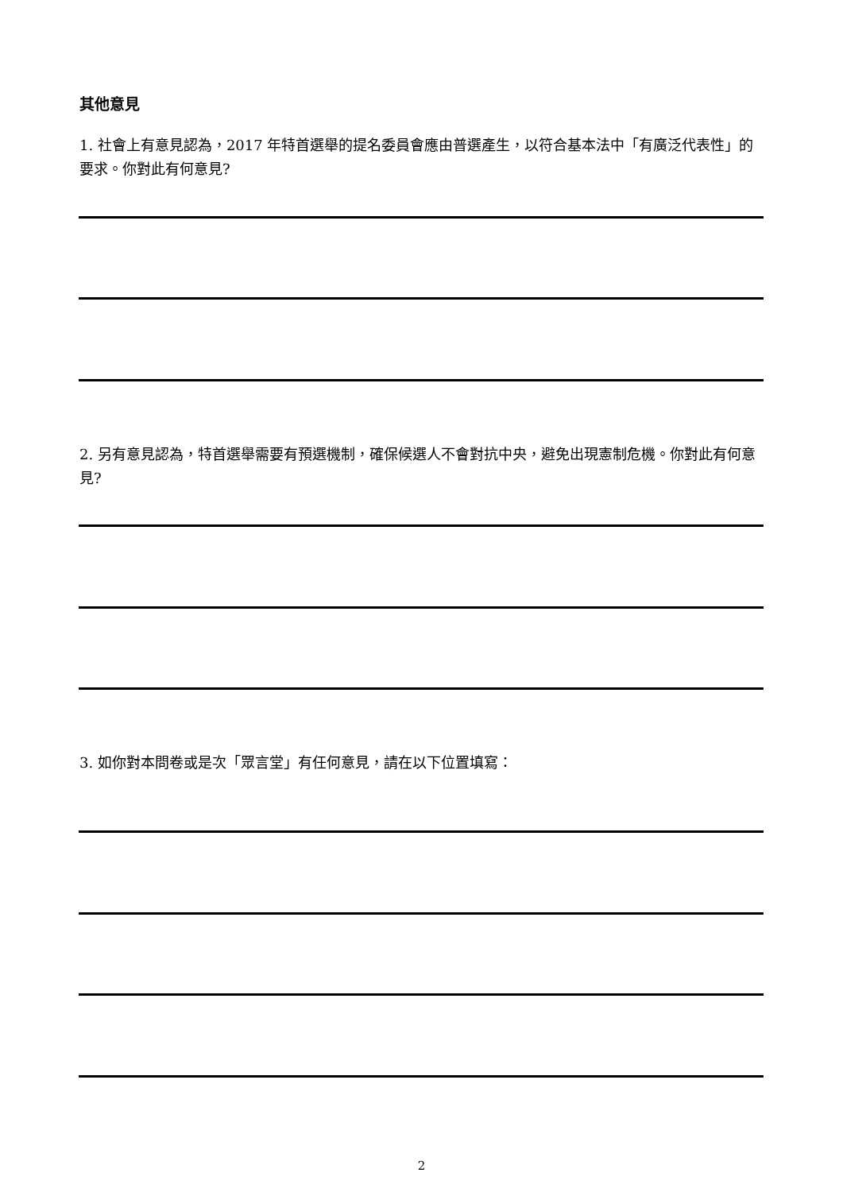其他意見
1. 社會上有意見認為，2017 年特首選舉的提名委員會應由普選產生，以符合基本法中「有廣泛代表性」的要求。你對此有何意見?
2. 另有意見認為，特首選舉需要有預選機制，確保候選人不會對抗中央，避免出現憲制危機。你對此有何意見?
3. 如你對本問卷或是次「眾言堂」有任何意見，請在以下位置填寫：
2